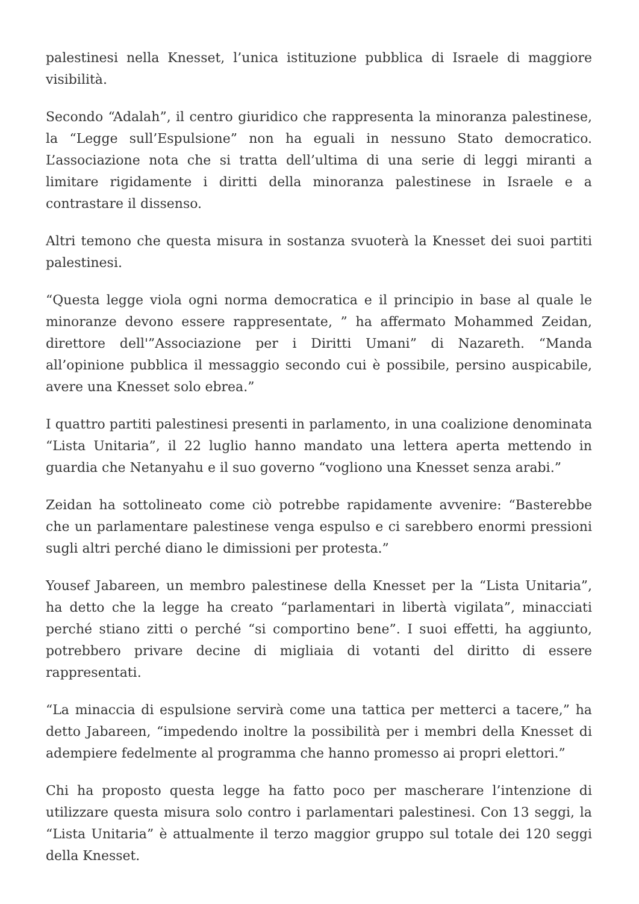palestinesi nella Knesset, l’unica istituzione pubblica di Israele di maggiore visibilità.
Secondo “Adalah”, il centro giuridico che rappresenta la minoranza palestinese, la “Legge sull’Espulsione” non ha eguali in nessuno Stato democratico. L’associazione nota che si tratta dell’ultima di una serie di leggi miranti a limitare rigidamente i diritti della minoranza palestinese in Israele e a contrastare il dissenso.
Altri temono che questa misura in sostanza svuoterà la Knesset dei suoi partiti palestinesi.
“Questa legge viola ogni norma democratica e il principio in base al quale le minoranze devono essere rappresentate, ” ha affermato Mohammed Zeidan, direttore dell'”Associazione per i Diritti Umani” di Nazareth. “Manda all’opinione pubblica il messaggio secondo cui è possibile, persino auspicabile, avere una Knesset solo ebrea.”
I quattro partiti palestinesi presenti in parlamento, in una coalizione denominata “Lista Unitaria”, il 22 luglio hanno mandato una lettera aperta mettendo in guardia che Netanyahu e il suo governo “vogliono una Knesset senza arabi.”
Zeidan ha sottolineato come ciò potrebbe rapidamente avvenire: “Basterebbe che un parlamentare palestinese venga espulso e ci sarebbero enormi pressioni sugli altri perché diano le dimissioni per protesta.”
Yousef Jabareen, un membro palestinese della Knesset per la “Lista Unitaria”, ha detto che la legge ha creato “parlamentari in libertà vigilata”, minacciati perché stiano zitti o perché “si comportino bene”. I suoi effetti, ha aggiunto, potrebbero privare decine di migliaia di votanti del diritto di essere rappresentati.
“La minaccia di espulsione servirà come una tattica per metterci a tacere,” ha detto Jabareen, “impedendo inoltre la possibilità per i membri della Knesset di adempiere fedelmente al programma che hanno promesso ai propri elettori.”
Chi ha proposto questa legge ha fatto poco per mascherare l’intenzione di utilizzare questa misura solo contro i parlamentari palestinesi. Con 13 seggi, la “Lista Unitaria” è attualmente il terzo maggior gruppo sul totale dei 120 seggi della Knesset.